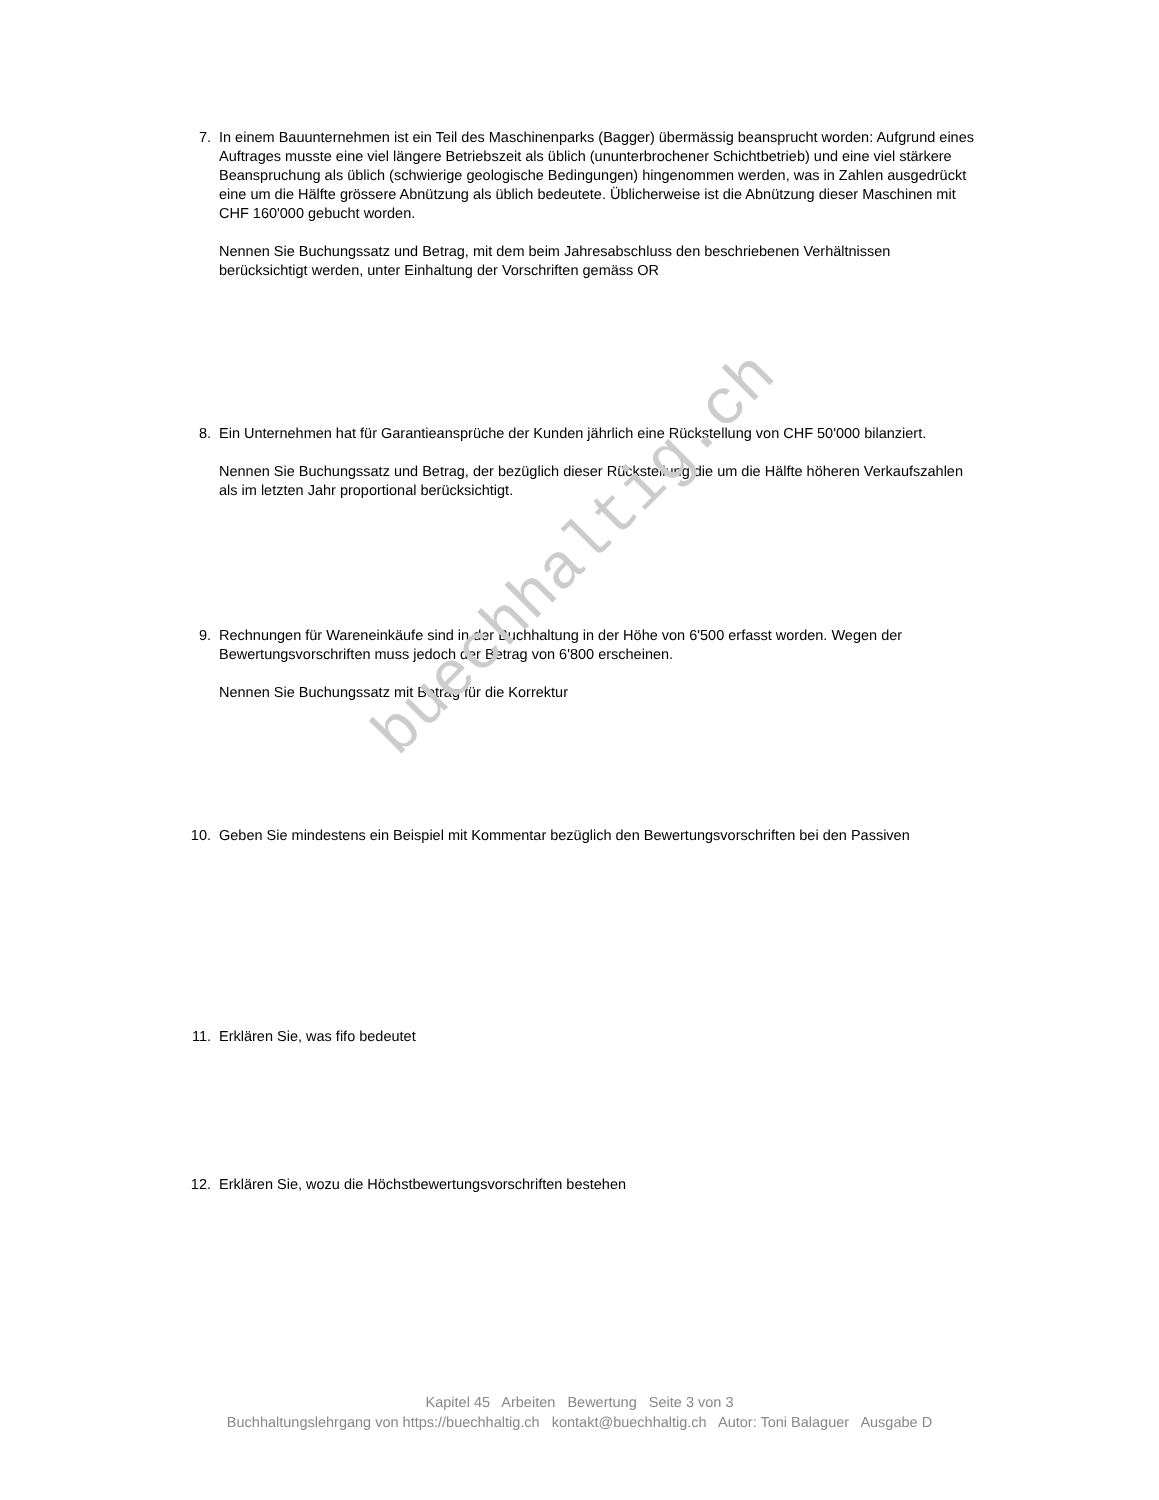buechhaltig.ch
7. In einem Bauunternehmen ist ein Teil des Maschinenparks (Bagger) übermässig beansprucht worden: Aufgrund eines Auftrages musste eine viel längere Betriebszeit als üblich (ununterbrochener Schichtbetrieb) und eine viel stärkere Beanspruchung als üblich (schwierige geologische Bedingungen) hingenommen werden, was in Zahlen ausgedrückt eine um die Hälfte grössere Abnützung als üblich bedeutete. Üblicherweise ist die Abnützung dieser Maschinen mit CHF 160'000 gebucht worden.
Nennen Sie Buchungssatz und Betrag, mit dem beim Jahresabschluss den beschriebenen Verhältnissen berücksichtigt werden, unter Einhaltung der Vorschriften gemäss OR
8. Ein Unternehmen hat für Garantieansprüche der Kunden jährlich eine Rückstellung von CHF 50'000 bilanziert.
Nennen Sie Buchungssatz und Betrag, der bezüglich dieser Rückstellung die um die Hälfte höheren Verkaufszahlen als im letzten Jahr proportional berücksichtigt.
9. Rechnungen für Wareneinkäufe sind in der Buchhaltung in der Höhe von 6'500 erfasst worden. Wegen der Bewertungsvorschriften muss jedoch der Betrag von 6'800 erscheinen.
Nennen Sie Buchungssatz mit Betrag für die Korrektur
10. Geben Sie mindestens ein Beispiel mit Kommentar bezüglich den Bewertungsvorschriften bei den Passiven
11. Erklären Sie, was fifo bedeutet
12. Erklären Sie, wozu die Höchstbewertungsvorschriften bestehen
Kapitel 45 Arbeiten Bewertung Seite 3 von 3
Buchhaltungslehrgang von https://buechhaltig.ch kontakt@buechhaltig.ch Autor: Toni Balaguer Ausgabe D